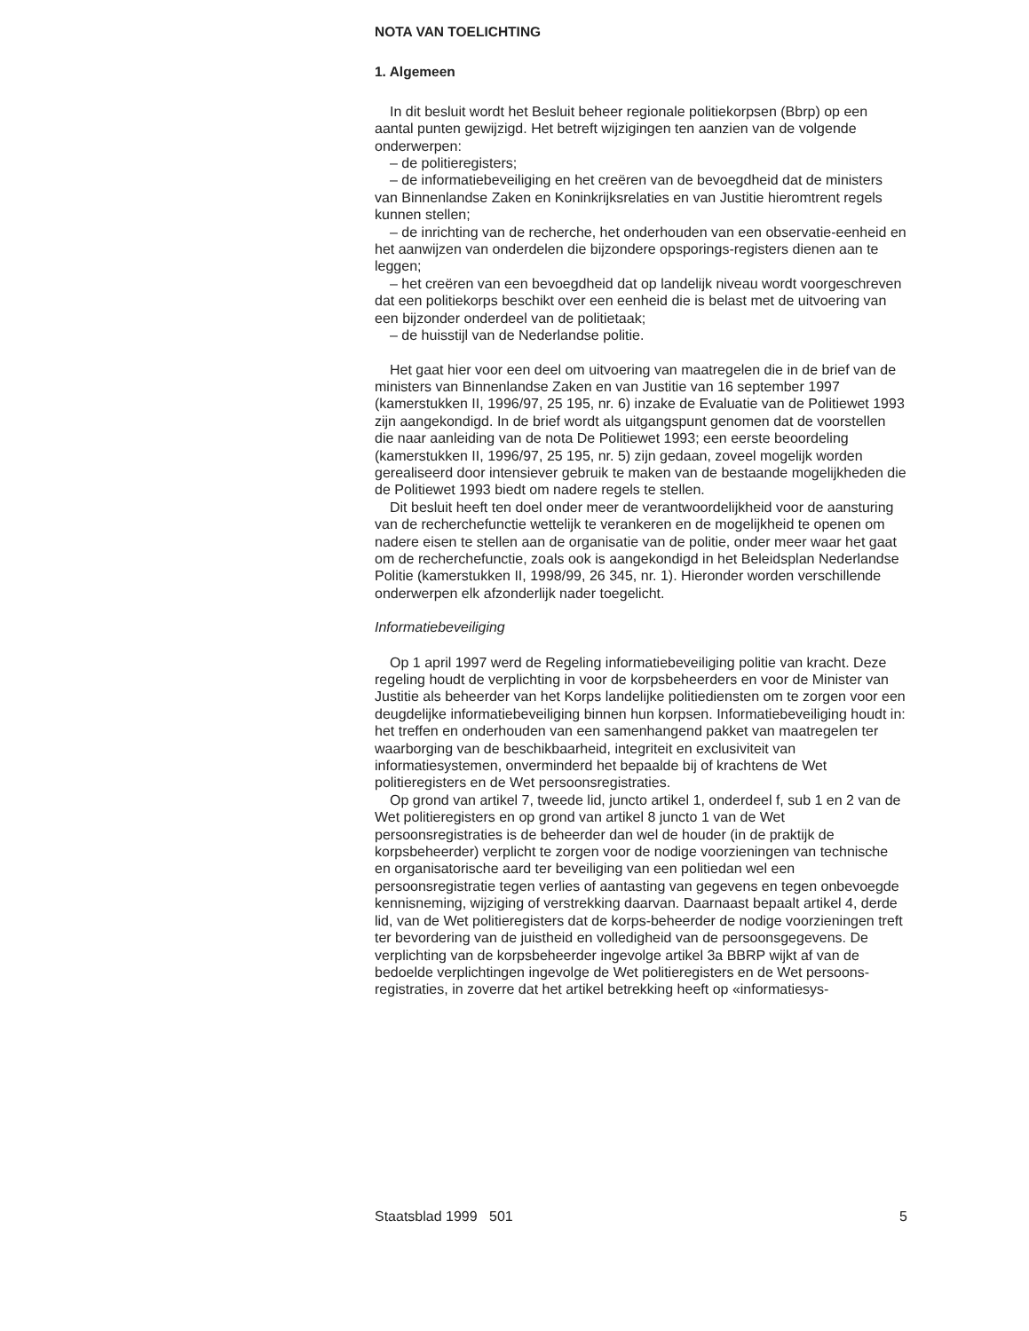NOTA VAN TOELICHTING
1. Algemeen
In dit besluit wordt het Besluit beheer regionale politiekorpsen (Bbrp) op een aantal punten gewijzigd. Het betreft wijzigingen ten aanzien van de volgende onderwerpen:
– de politieregisters;
– de informatiebeveiliging en het creëren van de bevoegdheid dat de ministers van Binnenlandse Zaken en Koninkrijksrelaties en van Justitie hieromtrent regels kunnen stellen;
– de inrichting van de recherche, het onderhouden van een observatie-eenheid en het aanwijzen van onderdelen die bijzondere opsporings-registers dienen aan te leggen;
– het creëren van een bevoegdheid dat op landelijk niveau wordt voorgeschreven dat een politiekorps beschikt over een eenheid die is belast met de uitvoering van een bijzonder onderdeel van de politietaak;
– de huisstijl van de Nederlandse politie.
Het gaat hier voor een deel om uitvoering van maatregelen die in de brief van de ministers van Binnenlandse Zaken en van Justitie van 16 september 1997 (kamerstukken II, 1996/97, 25 195, nr. 6) inzake de Evaluatie van de Politiewet 1993 zijn aangekondigd. In de brief wordt als uitgangspunt genomen dat de voorstellen die naar aanleiding van de nota De Politiewet 1993; een eerste beoordeling (kamerstukken II, 1996/97, 25 195, nr. 5) zijn gedaan, zoveel mogelijk worden gerealiseerd door intensiever gebruik te maken van de bestaande mogelijkheden die de Politiewet 1993 biedt om nadere regels te stellen.
Dit besluit heeft ten doel onder meer de verantwoordelijkheid voor de aansturing van de recherchefunctie wettelijk te verankeren en de mogelijkheid te openen om nadere eisen te stellen aan de organisatie van de politie, onder meer waar het gaat om de recherchefunctie, zoals ook is aangekondigd in het Beleidsplan Nederlandse Politie (kamerstukken II, 1998/99, 26 345, nr. 1). Hieronder worden verschillende onderwerpen elk afzonderlijk nader toegelicht.
Informatiebeveiliging
Op 1 april 1997 werd de Regeling informatiebeveiliging politie van kracht. Deze regeling houdt de verplichting in voor de korpsbeheerders en voor de Minister van Justitie als beheerder van het Korps landelijke politiediensten om te zorgen voor een deugdelijke informatiebeveiliging binnen hun korpsen. Informatiebeveiliging houdt in: het treffen en onderhouden van een samenhangend pakket van maatregelen ter waarborging van de beschikbaarheid, integriteit en exclusiviteit van informatiesystemen, onverminderd het bepaalde bij of krachtens de Wet politieregisters en de Wet persoonsregistraties.
Op grond van artikel 7, tweede lid, juncto artikel 1, onderdeel f, sub 1 en 2 van de Wet politieregisters en op grond van artikel 8 juncto 1 van de Wet persoonsregistraties is de beheerder dan wel de houder (in de praktijk de korpsbeheerder) verplicht te zorgen voor de nodige voorzieningen van technische en organisatorische aard ter beveiliging van een politiedan wel een persoonsregistratie tegen verlies of aantasting van gegevens en tegen onbevoegde kennisneming, wijziging of verstrekking daarvan. Daarnaast bepaalt artikel 4, derde lid, van de Wet politieregisters dat de korps-beheerder de nodige voorzieningen treft ter bevordering van de juistheid en volledigheid van de persoonsgegevens. De verplichting van de korpsbeheerder ingevolge artikel 3a BBRP wijkt af van de bedoelde verplichtingen ingevolge de Wet politieregisters en de Wet persoons-registraties, in zoverre dat het artikel betrekking heeft op «informatiesys-
Staatsblad 1999 501 5